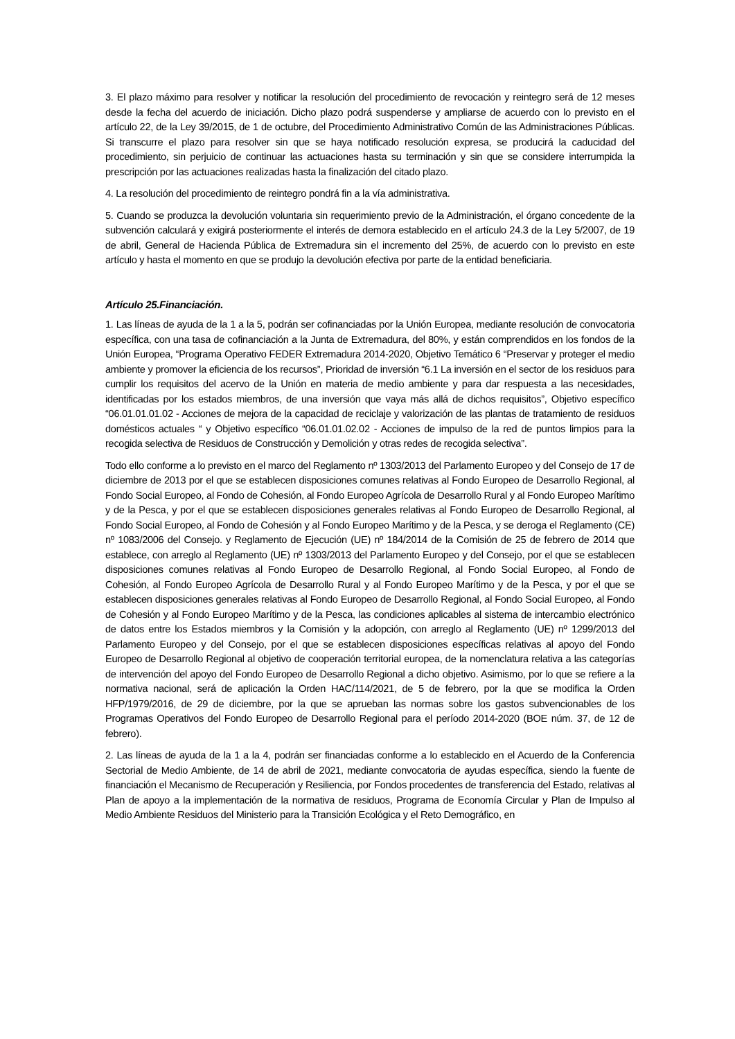3. El plazo máximo para resolver y notificar la resolución del procedimiento de revocación y reintegro será de 12 meses desde la fecha del acuerdo de iniciación. Dicho plazo podrá suspenderse y ampliarse de acuerdo con lo previsto en el artículo 22, de la Ley 39/2015, de 1 de octubre, del Procedimiento Administrativo Común de las Administraciones Públicas. Si transcurre el plazo para resolver sin que se haya notificado resolución expresa, se producirá la caducidad del procedimiento, sin perjuicio de continuar las actuaciones hasta su terminación y sin que se considere interrumpida la prescripción por las actuaciones realizadas hasta la finalización del citado plazo.
4. La resolución del procedimiento de reintegro pondrá fin a la vía administrativa.
5. Cuando se produzca la devolución voluntaria sin requerimiento previo de la Administración, el órgano concedente de la subvención calculará y exigirá posteriormente el interés de demora establecido en el artículo 24.3 de la Ley 5/2007, de 19 de abril, General de Hacienda Pública de Extremadura sin el incremento del 25%, de acuerdo con lo previsto en este artículo y hasta el momento en que se produjo la devolución efectiva por parte de la entidad beneficiaria.
Artículo 25.Financiación.
1. Las líneas de ayuda de la 1 a la 5, podrán ser cofinanciadas por la Unión Europea, mediante resolución de convocatoria específica, con una tasa de cofinanciación a la Junta de Extremadura, del 80%, y están comprendidos en los fondos de la Unión Europea, “Programa Operativo FEDER Extremadura 2014-2020, Objetivo Temático 6 “Preservar y proteger el medio ambiente y promover la eficiencia de los recursos”, Prioridad de inversión “6.1 La inversión en el sector de los residuos para cumplir los requisitos del acervo de la Unión en materia de medio ambiente y para dar respuesta a las necesidades, identificadas por los estados miembros, de una inversión que vaya más allá de dichos requisitos”, Objetivo específico “06.01.01.01.02 - Acciones de mejora de la capacidad de reciclaje y valorización de las plantas de tratamiento de residuos domésticos actuales “ y Objetivo específico “06.01.01.02.02 - Acciones de impulso de la red de puntos limpios para la recogida selectiva de Residuos de Construcción y Demolición y otras redes de recogida selectiva”.
Todo ello conforme a lo previsto en el marco del Reglamento nº 1303/2013 del Parlamento Europeo y del Consejo de 17 de diciembre de 2013 por el que se establecen disposiciones comunes relativas al Fondo Europeo de Desarrollo Regional, al Fondo Social Europeo, al Fondo de Cohesión, al Fondo Europeo Agrícola de Desarrollo Rural y al Fondo Europeo Marítimo y de la Pesca, y por el que se establecen disposiciones generales relativas al Fondo Europeo de Desarrollo Regional, al Fondo Social Europeo, al Fondo de Cohesión y al Fondo Europeo Marítimo y de la Pesca, y se deroga el Reglamento (CE) nº 1083/2006 del Consejo. y Reglamento de Ejecución (UE) nº 184/2014 de la Comisión de 25 de febrero de 2014 que establece, con arreglo al Reglamento (UE) nº 1303/2013 del Parlamento Europeo y del Consejo, por el que se establecen disposiciones comunes relativas al Fondo Europeo de Desarrollo Regional, al Fondo Social Europeo, al Fondo de Cohesión, al Fondo Europeo Agrícola de Desarrollo Rural y al Fondo Europeo Marítimo y de la Pesca, y por el que se establecen disposiciones generales relativas al Fondo Europeo de Desarrollo Regional, al Fondo Social Europeo, al Fondo de Cohesión y al Fondo Europeo Marítimo y de la Pesca, las condiciones aplicables al sistema de intercambio electrónico de datos entre los Estados miembros y la Comisión y la adopción, con arreglo al Reglamento (UE) nº 1299/2013 del Parlamento Europeo y del Consejo, por el que se establecen disposiciones específicas relativas al apoyo del Fondo Europeo de Desarrollo Regional al objetivo de cooperación territorial europea, de la nomenclatura relativa a las categorías de intervención del apoyo del Fondo Europeo de Desarrollo Regional a dicho objetivo. Asimismo, por lo que se refiere a la normativa nacional, será de aplicación la Orden HAC/114/2021, de 5 de febrero, por la que se modifica la Orden HFP/1979/2016, de 29 de diciembre, por la que se aprueban las normas sobre los gastos subvencionables de los Programas Operativos del Fondo Europeo de Desarrollo Regional para el período 2014-2020 (BOE núm. 37, de 12 de febrero).
2. Las líneas de ayuda de la 1 a la 4, podrán ser financiadas conforme a lo establecido en el Acuerdo de la Conferencia Sectorial de Medio Ambiente, de 14 de abril de 2021, mediante convocatoria de ayudas específica, siendo la fuente de financiación el Mecanismo de Recuperación y Resiliencia, por Fondos procedentes de transferencia del Estado, relativas al Plan de apoyo a la implementación de la normativa de residuos, Programa de Economía Circular y Plan de Impulso al Medio Ambiente Residuos del Ministerio para la Transición Ecológica y el Reto Demográfico, en